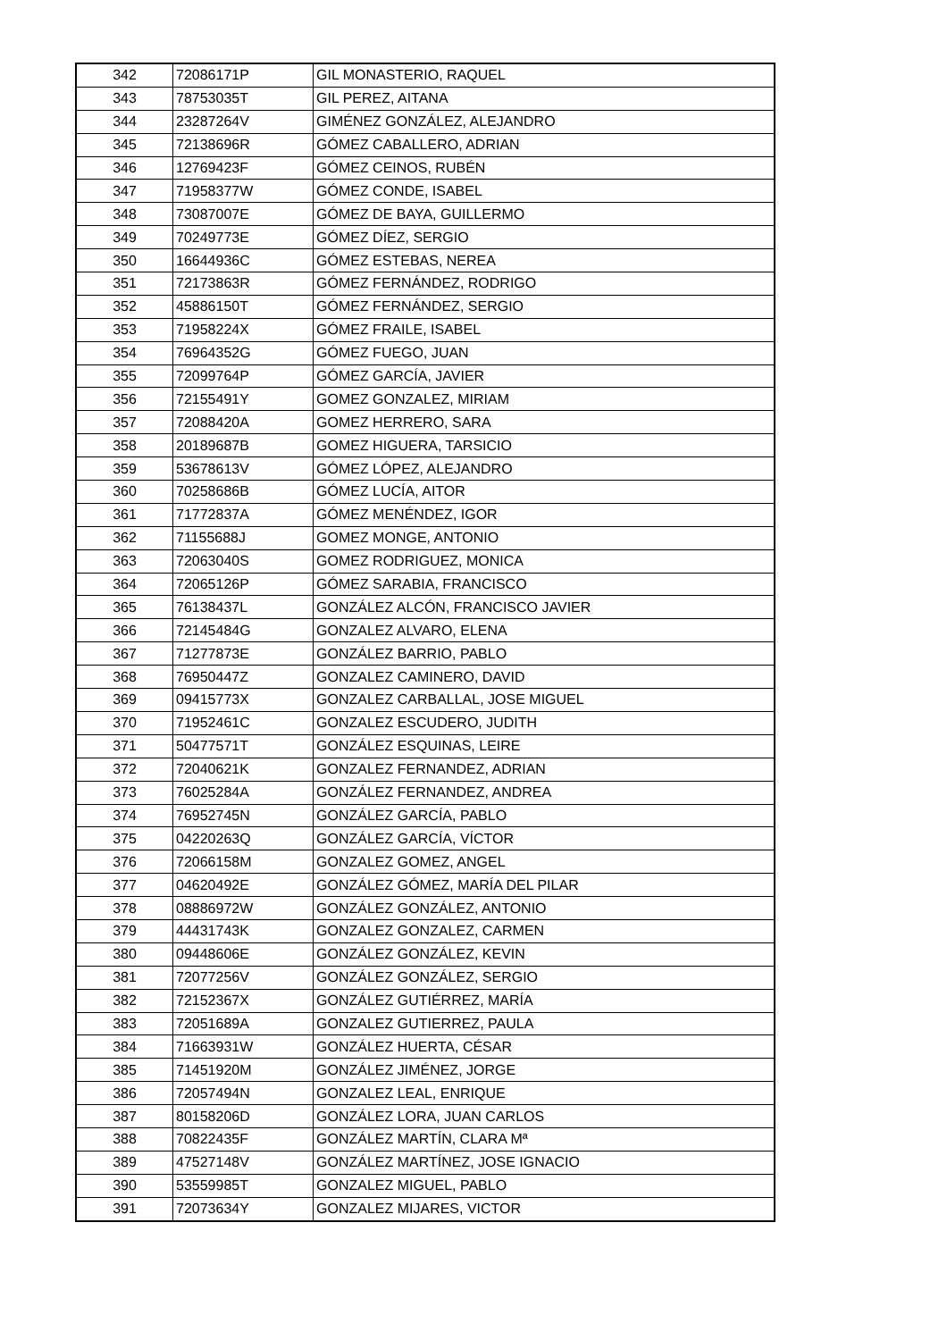| 342 | 72086171P | GIL MONASTERIO, RAQUEL |
| 343 | 78753035T | GIL PEREZ, AITANA |
| 344 | 23287264V | GIMÉNEZ GONZÁLEZ, ALEJANDRO |
| 345 | 72138696R | GÓMEZ CABALLERO, ADRIAN |
| 346 | 12769423F | GÓMEZ CEINOS, RUBÉN |
| 347 | 71958377W | GÓMEZ CONDE, ISABEL |
| 348 | 73087007E | GÓMEZ DE BAYA, GUILLERMO |
| 349 | 70249773E | GÓMEZ DÍEZ, SERGIO |
| 350 | 16644936C | GÓMEZ ESTEBAS, NEREA |
| 351 | 72173863R | GÓMEZ FERNÁNDEZ, RODRIGO |
| 352 | 45886150T | GÓMEZ FERNÁNDEZ, SERGIO |
| 353 | 71958224X | GÓMEZ FRAILE, ISABEL |
| 354 | 76964352G | GÓMEZ FUEGO, JUAN |
| 355 | 72099764P | GÓMEZ GARCÍA, JAVIER |
| 356 | 72155491Y | GOMEZ GONZALEZ, MIRIAM |
| 357 | 72088420A | GOMEZ HERRERO, SARA |
| 358 | 20189687B | GOMEZ HIGUERA, TARSICIO |
| 359 | 53678613V | GÓMEZ LÓPEZ, ALEJANDRO |
| 360 | 70258686B | GÓMEZ LUCÍA, AITOR |
| 361 | 71772837A | GÓMEZ MENÉNDEZ, IGOR |
| 362 | 71155688J | GOMEZ MONGE, ANTONIO |
| 363 | 72063040S | GOMEZ RODRIGUEZ, MONICA |
| 364 | 72065126P | GÓMEZ SARABIA, FRANCISCO |
| 365 | 76138437L | GONZÁLEZ ALCÓN, FRANCISCO JAVIER |
| 366 | 72145484G | GONZALEZ ALVARO, ELENA |
| 367 | 71277873E | GONZÁLEZ BARRIO, PABLO |
| 368 | 76950447Z | GONZALEZ CAMINERO, DAVID |
| 369 | 09415773X | GONZALEZ CARBALLAL, JOSE MIGUEL |
| 370 | 71952461C | GONZALEZ ESCUDERO, JUDITH |
| 371 | 50477571T | GONZÁLEZ ESQUINAS, LEIRE |
| 372 | 72040621K | GONZALEZ FERNANDEZ, ADRIAN |
| 373 | 76025284A | GONZÁLEZ FERNANDEZ, ANDREA |
| 374 | 76952745N | GONZÁLEZ GARCÍA, PABLO |
| 375 | 04220263Q | GONZÁLEZ GARCÍA, VÍCTOR |
| 376 | 72066158M | GONZALEZ GOMEZ, ANGEL |
| 377 | 04620492E | GONZÁLEZ GÓMEZ, MARÍA DEL PILAR |
| 378 | 08886972W | GONZÁLEZ GONZÁLEZ, ANTONIO |
| 379 | 44431743K | GONZALEZ GONZALEZ, CARMEN |
| 380 | 09448606E | GONZÁLEZ GONZÁLEZ, KEVIN |
| 381 | 72077256V | GONZÁLEZ GONZÁLEZ, SERGIO |
| 382 | 72152367X | GONZÁLEZ GUTIÉRREZ, MARÍA |
| 383 | 72051689A | GONZALEZ GUTIERREZ, PAULA |
| 384 | 71663931W | GONZÁLEZ HUERTA, CÉSAR |
| 385 | 71451920M | GONZÁLEZ JIMÉNEZ, JORGE |
| 386 | 72057494N | GONZALEZ LEAL, ENRIQUE |
| 387 | 80158206D | GONZÁLEZ LORA, JUAN CARLOS |
| 388 | 70822435F | GONZÁLEZ MARTÍN, CLARA Mª |
| 389 | 47527148V | GONZÁLEZ MARTÍNEZ, JOSE IGNACIO |
| 390 | 53559985T | GONZALEZ MIGUEL, PABLO |
| 391 | 72073634Y | GONZALEZ MIJARES, VICTOR |